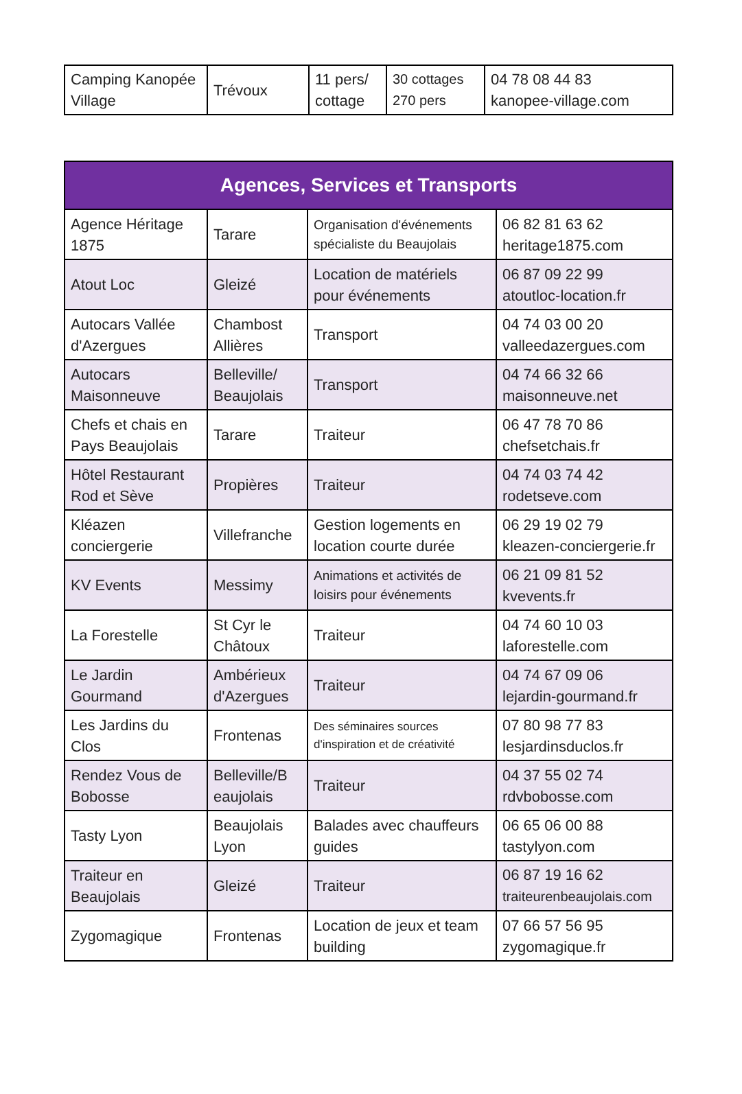| Camping Kanopée Village | Trévoux | 11 pers/ cottage | 30 cottages 270 pers | 04 78 08 44 83 kanopee-village.com |
| Agences, Services et Transports | | | |
| --- | --- | --- | --- |
| Agence Héritage 1875 | Tarare | Organisation d'événements spécialiste du Beaujolais | 06 82 81 63 62 heritage1875.com |
| Atout Loc | Gleizé | Location de matériels pour événements | 06 87 09 22 99 atoutloc-location.fr |
| Autocars Vallée d'Azergues | Chambost Allières | Transport | 04 74 03 00 20 valleedazergues.com |
| Autocars Maisonneuve | Belleville/ Beaujolais | Transport | 04 74 66 32 66 maisonneuve.net |
| Chefs et chais en Pays Beaujolais | Tarare | Traiteur | 06 47 78 70 86 chefsetchais.fr |
| Hôtel Restaurant Rod et Sève | Propières | Traiteur | 04 74 03 74 42 rodetseve.com |
| Kléazen conciergerie | Villefranche | Gestion logements en location courte durée | 06 29 19 02 79 kleazen-conciergerie.fr |
| KV Events | Messimy | Animations et activités de loisirs pour événements | 06 21 09 81 52 kvevents.fr |
| La Forestelle | St Cyr le Châtoux | Traiteur | 04 74 60 10 03 laforestelle.com |
| Le Jardin Gourmand | Ambérieux d'Azergues | Traiteur | 04 74 67 09 06 lejardin-gourmand.fr |
| Les Jardins du Clos | Frontenas | Des séminaires sources d'inspiration et de créativité | 07 80 98 77 83 lesjardinsduclos.fr |
| Rendez Vous de Bobosse | Belleville/B eaujolais | Traiteur | 04 37 55 02 74 rdvbobosse.com |
| Tasty Lyon | Beaujolais Lyon | Balades avec chauffeurs guides | 06 65 06 00 88 tastylyon.com |
| Traiteur en Beaujolais | Gleizé | Traiteur | 06 87 19 16 62 traiteurenbeaujolais.com |
| Zygomagique | Frontenas | Location de jeux et team building | 07 66 57 56 95 zygomagique.fr |